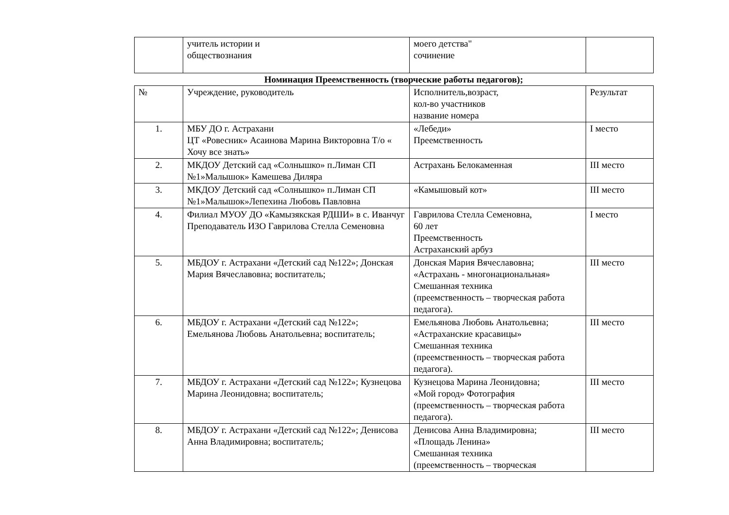| | учитель истории и обществознания | моего детства" сочинение | |
Номинация Преемственность (творческие работы педагогов);
| № | Учреждение, руководитель | Исполнитель,возраст, кол-во участников название номера | Результат |
| --- | --- | --- | --- |
| 1. | МБУ ДО г. Астрахани ЦТ «Ровесник» Асаинова Марина Викторовна Т/о « Хочу все знать» | «Лебеди» Преемственность | I место |
| 2. | МКДОУ Детский сад «Солнышко» п.Лиман СП №1»Малышок» Камешева Диляра | Астрахань Белокаменная | III место |
| 3. | МКДОУ Детский сад «Солнышко» п.Лиман СП №1»Малышок»Лепехина Любовь Павловна | «Камышовый кот» | III место |
| 4. | Филиал МУОУ ДО «Камызякская РДШИ» в с. Иванчуг Преподаватель ИЗО Гаврилова Стелла Семеновна | Гаврилова Стелла Семеновна, 60 лет Преемственность Астраханский арбуз | I место |
| 5. | МБДОУ г. Астрахани «Детский сад №122»; Донская Мария Вячеславовна; воспитатель; | Донская Мария Вячеславовна; «Астрахань - многонациональная» Смешанная техника (преемственность – творческая работа педагога). | III место |
| 6. | МБДОУ г. Астрахани «Детский сад №122»; Емельянова Любовь Анатольевна; воспитатель; | Емельянова Любовь Анатольевна; «Астраханские красавицы» Смешанная техника (преемственность – творческая работа педагога). | III место |
| 7. | МБДОУ г. Астрахани «Детский сад №122»; Кузнецова Марина Леонидовна; воспитатель; | Кузнецова Марина Леонидовна; «Мой город» Фотография (преемственность – творческая работа педагога). | III место |
| 8. | МБДОУ г. Астрахани «Детский сад №122»; Денисова Анна Владимировна; воспитатель; | Денисова Анна Владимировна; «Площадь Ленина» Смешанная техника (преемственность – творческая | III место |